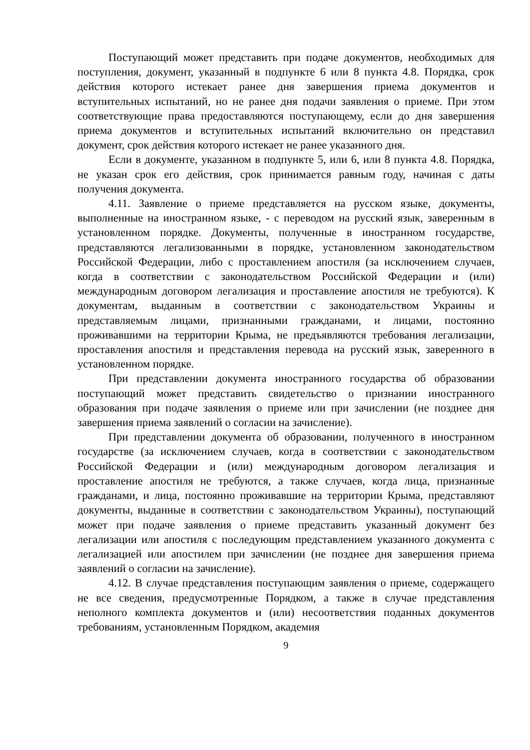Поступающий может представить при подаче документов, необходимых для поступления, документ, указанный в подпункте 6 или 8 пункта 4.8. Порядка, срок действия которого истекает ранее дня завершения приема документов и вступительных испытаний, но не ранее дня подачи заявления о приеме. При этом соответствующие права предоставляются поступающему, если до дня завершения приема документов и вступительных испытаний включительно он представил документ, срок действия которого истекает не ранее указанного дня.
Если в документе, указанном в подпункте 5, или 6, или 8 пункта 4.8. Порядка, не указан срок его действия, срок принимается равным году, начиная с даты получения документа.
4.11. Заявление о приеме представляется на русском языке, документы, выполненные на иностранном языке, - с переводом на русский язык, заверенным в установленном порядке. Документы, полученные в иностранном государстве, представляются легализованными в порядке, установленном законодательством Российской Федерации, либо с проставлением апостиля (за исключением случаев, когда в соответствии с законодательством Российской Федерации и (или) международным договором легализация и проставление апостиля не требуются). К документам, выданным в соответствии с законодательством Украины и представляемым лицами, признанными гражданами, и лицами, постоянно проживавшими на территории Крыма, не предъявляются требования легализации, проставления апостиля и представления перевода на русский язык, заверенного в установленном порядке.
При представлении документа иностранного государства об образовании поступающий может представить свидетельство о признании иностранного образования при подаче заявления о приеме или при зачислении (не позднее дня завершения приема заявлений о согласии на зачисление).
При представлении документа об образовании, полученного в иностранном государстве (за исключением случаев, когда в соответствии с законодательством Российской Федерации и (или) международным договором легализация и проставление апостиля не требуются, а также случаев, когда лица, признанные гражданами, и лица, постоянно проживавшие на территории Крыма, представляют документы, выданные в соответствии с законодательством Украины), поступающий может при подаче заявления о приеме представить указанный документ без легализации или апостиля с последующим представлением указанного документа с легализацией или апостилем при зачислении (не позднее дня завершения приема заявлений о согласии на зачисление).
4.12. В случае представления поступающим заявления о приеме, содержащего не все сведения, предусмотренные Порядком, а также в случае представления неполного комплекта документов и (или) несоответствия поданных документов требованиям, установленным Порядком, академия
9